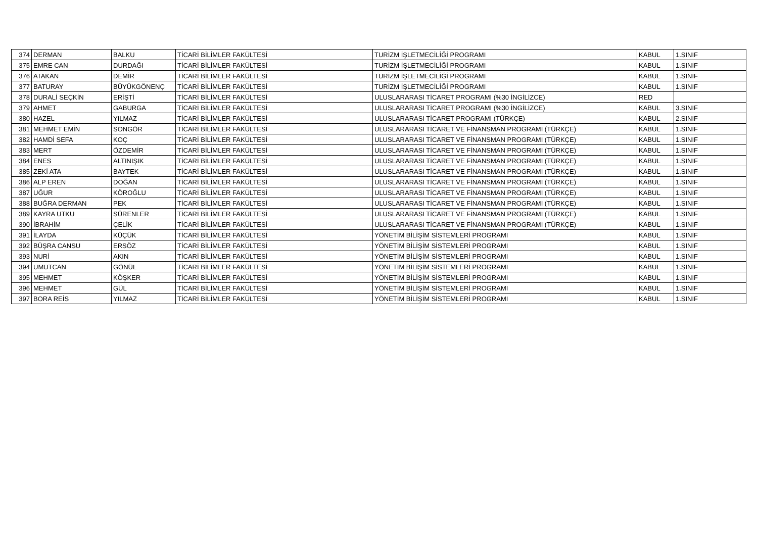| 374 | DERMAN | BALKU | TİCARİ BİLİMLER FAKÜLTESİ | TURİZM İŞLETMECİLİĞİ PROGRAMI | KABUL | 1.SINIF |
| 375 | EMRE CAN | DURDAĞI | TİCARİ BİLİMLER FAKÜLTESİ | TURİZM İŞLETMECİLİĞİ PROGRAMI | KABUL | 1.SINIF |
| 376 | ATAKAN | DEMİR | TİCARİ BİLİMLER FAKÜLTESİ | TURİZM İŞLETMECİLİĞİ PROGRAMI | KABUL | 1.SINIF |
| 377 | BATURAY | BÜYÜKGÖNENÇ | TİCARİ BİLİMLER FAKÜLTESİ | TURİZM İŞLETMECİLİĞİ PROGRAMI | KABUL | 1.SINIF |
| 378 | DURALİ SEÇKİN | ERİŞTİ | TİCARİ BİLİMLER FAKÜLTESİ | ULUSLARARASI TİCARET PROGRAMI (%30 İNGİLİZCE) | RED | |
| 379 | AHMET | GABURGA | TİCARİ BİLİMLER FAKÜLTESİ | ULUSLARARASI TİCARET PROGRAMI (%30 İNGİLİZCE) | KABUL | 3.SINIF |
| 380 | HAZEL | YILMAZ | TİCARİ BİLİMLER FAKÜLTESİ | ULUSLARARASI TİCARET PROGRAMI (TÜRKÇE) | KABUL | 2.SINIF |
| 381 | MEHMET EMİN | SONGÖR | TİCARİ BİLİMLER FAKÜLTESİ | ULUSLARARASI TİCARET VE FİNANSMAN PROGRAMI (TÜRKÇE) | KABUL | 1.SINIF |
| 382 | HAMDİ SEFA | KOÇ | TİCARİ BİLİMLER FAKÜLTESİ | ULUSLARARASI TİCARET VE FİNANSMAN PROGRAMI (TÜRKÇE) | KABUL | 1.SINIF |
| 383 | MERT | ÖZDEMİR | TİCARİ BİLİMLER FAKÜLTESİ | ULUSLARARASI TİCARET VE FİNANSMAN PROGRAMI (TÜRKÇE) | KABUL | 1.SINIF |
| 384 | ENES | ALTINIŞIK | TİCARİ BİLİMLER FAKÜLTESİ | ULUSLARARASI TİCARET VE FİNANSMAN PROGRAMI (TÜRKÇE) | KABUL | 1.SINIF |
| 385 | ZEKİ ATA | BAYTEK | TİCARİ BİLİMLER FAKÜLTESİ | ULUSLARARASI TİCARET VE FİNANSMAN PROGRAMI (TÜRKÇE) | KABUL | 1.SINIF |
| 386 | ALP EREN | DOĞAN | TİCARİ BİLİMLER FAKÜLTESİ | ULUSLARARASI TİCARET VE FİNANSMAN PROGRAMI (TÜRKÇE) | KABUL | 1.SINIF |
| 387 | UĞUR | KÖROĞLU | TİCARİ BİLİMLER FAKÜLTESİ | ULUSLARARASI TİCARET VE FİNANSMAN PROGRAMI (TÜRKÇE) | KABUL | 1.SINIF |
| 388 | BUĞRA DERMAN | PEK | TİCARİ BİLİMLER FAKÜLTESİ | ULUSLARARASI TİCARET VE FİNANSMAN PROGRAMI (TÜRKÇE) | KABUL | 1.SINIF |
| 389 | KAYRA UTKU | SÜRENLER | TİCARİ BİLİMLER FAKÜLTESİ | ULUSLARARASI TİCARET VE FİNANSMAN PROGRAMI (TÜRKÇE) | KABUL | 1.SINIF |
| 390 | İBRAHİM | ÇELİK | TİCARİ BİLİMLER FAKÜLTESİ | ULUSLARARASI TİCARET VE FİNANSMAN PROGRAMI (TÜRKÇE) | KABUL | 1.SINIF |
| 391 | İLAYDA | KÜÇÜK | TİCARİ BİLİMLER FAKÜLTESİ | YÖNETİM BİLİŞİM SİSTEMLERİ PROGRAMI | KABUL | 1.SINIF |
| 392 | BÜŞRA CANSU | ERSÖZ | TİCARİ BİLİMLER FAKÜLTESİ | YÖNETİM BİLİŞİM SİSTEMLERİ PROGRAMI | KABUL | 1.SINIF |
| 393 | NURİ | AKIN | TİCARİ BİLİMLER FAKÜLTESİ | YÖNETİM BİLİŞİM SİSTEMLERİ PROGRAMI | KABUL | 1.SINIF |
| 394 | UMUTCAN | GÖNÜL | TİCARİ BİLİMLER FAKÜLTESİ | YÖNETİM BİLİŞİM SİSTEMLERİ PROGRAMI | KABUL | 1.SINIF |
| 395 | MEHMET | KÖŞKER | TİCARİ BİLİMLER FAKÜLTESİ | YÖNETİM BİLİŞİM SİSTEMLERİ PROGRAMI | KABUL | 1.SINIF |
| 396 | MEHMET | GÜL | TİCARİ BİLİMLER FAKÜLTESİ | YÖNETİM BİLİŞİM SİSTEMLERİ PROGRAMI | KABUL | 1.SINIF |
| 397 | BORA REİS | YILMAZ | TİCARİ BİLİMLER FAKÜLTESİ | YÖNETİM BİLİŞİM SİSTEMLERİ PROGRAMI | KABUL | 1.SINIF |